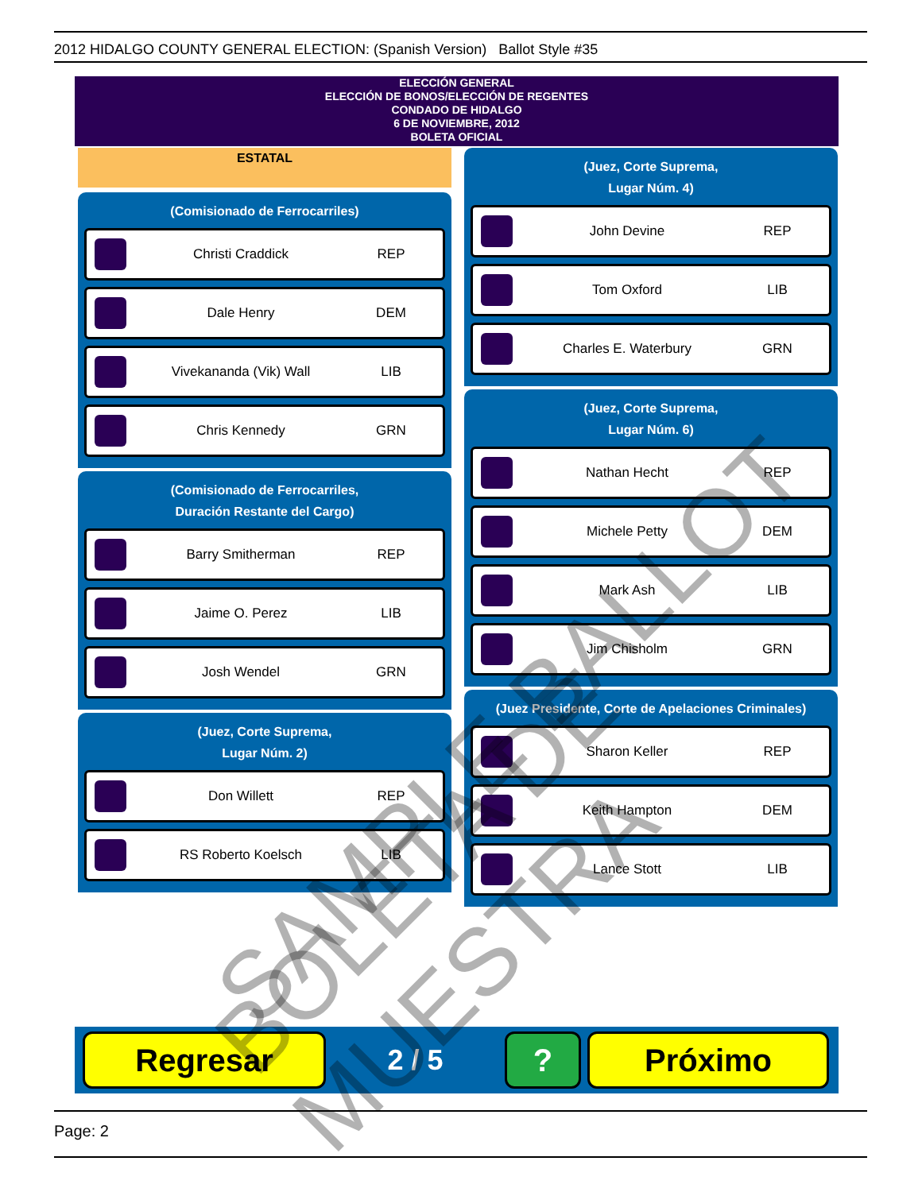2012 HIDALGO COUNTY GENERAL ELECTION: (Spanish Version) Ballot Style #35
ELECCIÓN GENERAL
ELECCIÓN DE BONOS/ELECCIÓN DE REGENTES
CONDADO DE HIDALGO
6 DE NOVIEMBRE, 2012
BOLETA OFICIAL
ESTATAL
(Comisionado de Ferrocarriles)
Christi Craddick REP
Dale Henry DEM
Vivekananda (Vik) Wall LIB
Chris Kennedy GRN
(Comisionado de Ferrocarriles,
Duración Restante del Cargo)
Barry Smitherman REP
Jaime O. Perez LIB
Josh Wendel GRN
(Juez, Corte Suprema,
Lugar Núm. 2)
Don Willett REP
RS Roberto Koelsch LIB
(Juez, Corte Suprema,
Lugar Núm. 4)
John Devine REP
Tom Oxford LIB
Charles E. Waterbury GRN
(Juez, Corte Suprema,
Lugar Núm. 6)
Nathan Hecht REP
Michele Petty DEM
Mark Ash LIB
Jim Chisholm GRN
(Juez Presidente, Corte de Apelaciones Criminales)
Sharon Keller REP
Keith Hampton DEM
Lance Stott LIB
Regresar
2 / 5
? Próximo
SAMPLE BALLOT BOLETA DE MUESTRA
Page: 2